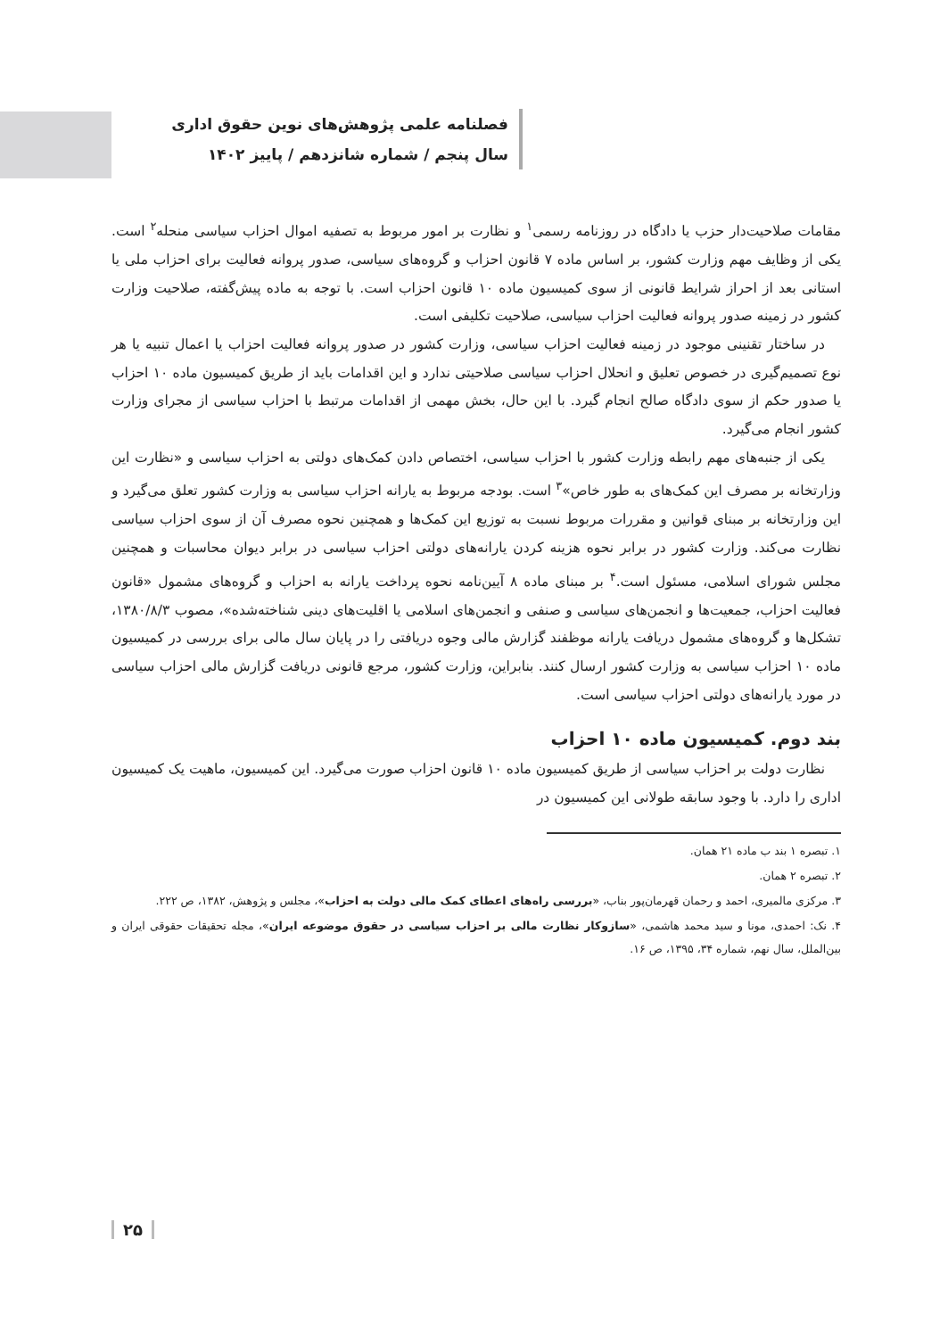فصلنامه علمی پژوهش‌های نوین حقوق اداری
سال پنجم / شماره شانزدهم / پاییز ۱۴۰۲
مقامات صلاحیت‌دار حزب یا دادگاه در روزنامه رسمی<sup>۱</sup> و نظارت بر امور مربوط به تصفیه اموال احزاب سیاسی منحله<sup>۲</sup> است. یکی از وظایف مهم وزارت کشور، بر اساس ماده ۷ قانون احزاب و گروه‌های سیاسی، صدور پروانه فعالیت برای احزاب ملی یا استانی بعد از احراز شرایط قانونی از سوی کمیسیون ماده ۱۰ قانون احزاب است. با توجه به ماده پیش‌گفته، صلاحیت وزارت کشور در زمینه صدور پروانه فعالیت احزاب سیاسی، صلاحیت تکلیفی است.
در ساختار تقنینی موجود در زمینه فعالیت احزاب سیاسی، وزارت کشور در صدور پروانه فعالیت احزاب یا اعمال تنبیه یا هر نوع تصمیم‌گیری در خصوص تعلیق و انحلال احزاب سیاسی صلاحیتی ندارد و این اقدامات باید از طریق کمیسیون ماده ۱۰ احزاب یا صدور حکم از سوی دادگاه صالح انجام گیرد. با این حال، بخش مهمی از اقدامات مرتبط با احزاب سیاسی از مجرای وزارت کشور انجام می‌گیرد.
یکی از جنبه‌های مهم رابطه وزارت کشور با احزاب سیاسی، اختصاص دادن کمک‌های دولتی به احزاب سیاسی و «نظارت این وزارتخانه بر مصرف این کمک‌های به طور خاص»<sup>۳</sup> است. بودجه مربوط به یارانه احزاب سیاسی به وزارت کشور تعلق می‌گیرد و این وزارتخانه بر مبنای قوانین و مقررات مربوط نسبت به توزیع این کمک‌ها و همچنین نحوه مصرف آن از سوی احزاب سیاسی نظارت می‌کند. وزارت کشور در برابر نحوه هزینه کردن یارانه‌های دولتی احزاب سیاسی در برابر دیوان محاسبات و همچنین مجلس شورای اسلامی، مسئول است.<sup>۴</sup> بر مبنای ماده ۸ آیین‌نامه نحوه پرداخت یارانه به احزاب و گروه‌های مشمول «قانون فعالیت احزاب، جمعیت‌ها و انجمن‌های سیاسی و صنفی و انجمن‌های اسلامی یا اقلیت‌های دینی شناخته‌شده»، مصوب ۱۳۸۰/۸/۳، تشکل‌ها و گروه‌های مشمول دریافت یارانه موظفند گزارش مالی وجوه دریافتی را در پایان سال مالی برای بررسی در کمیسیون ماده ۱۰ احزاب سیاسی به وزارت کشور ارسال کنند. بنابراین، وزارت کشور، مرجع قانونی دریافت گزارش مالی احزاب سیاسی در مورد یارانه‌های دولتی احزاب سیاسی است.
بند دوم. کمیسیون ماده ۱۰ احزاب
نظارت دولت بر احزاب سیاسی از طریق کمیسیون ماده ۱۰ قانون احزاب صورت می‌گیرد. این کمیسیون، ماهیت یک کمیسیون اداری را دارد. با وجود سابقه طولانی این کمیسیون در
۱. تبصره ۱ بند ب ماده ۲۱ همان.
۲. تبصره ۲ همان.
۳. مرکزی مالمیری، احمد و رحمان قهرمان‌پور بناب، «بررسی راه‌های اعطای کمک مالی دولت به احزاب»، مجلس و پژوهش، ۱۳۸۲، ص ۲۲۲.
۴. نک: احمدی، مونا و سید محمد هاشمی، «سازوکار نظارت مالی بر احزاب سیاسی در حقوق موضوعه ایران»، مجله تحقیقات حقوقی ایران و بین‌الملل، سال نهم، شماره ۳۴، ۱۳۹۵، ص ۱۶.
۲۵